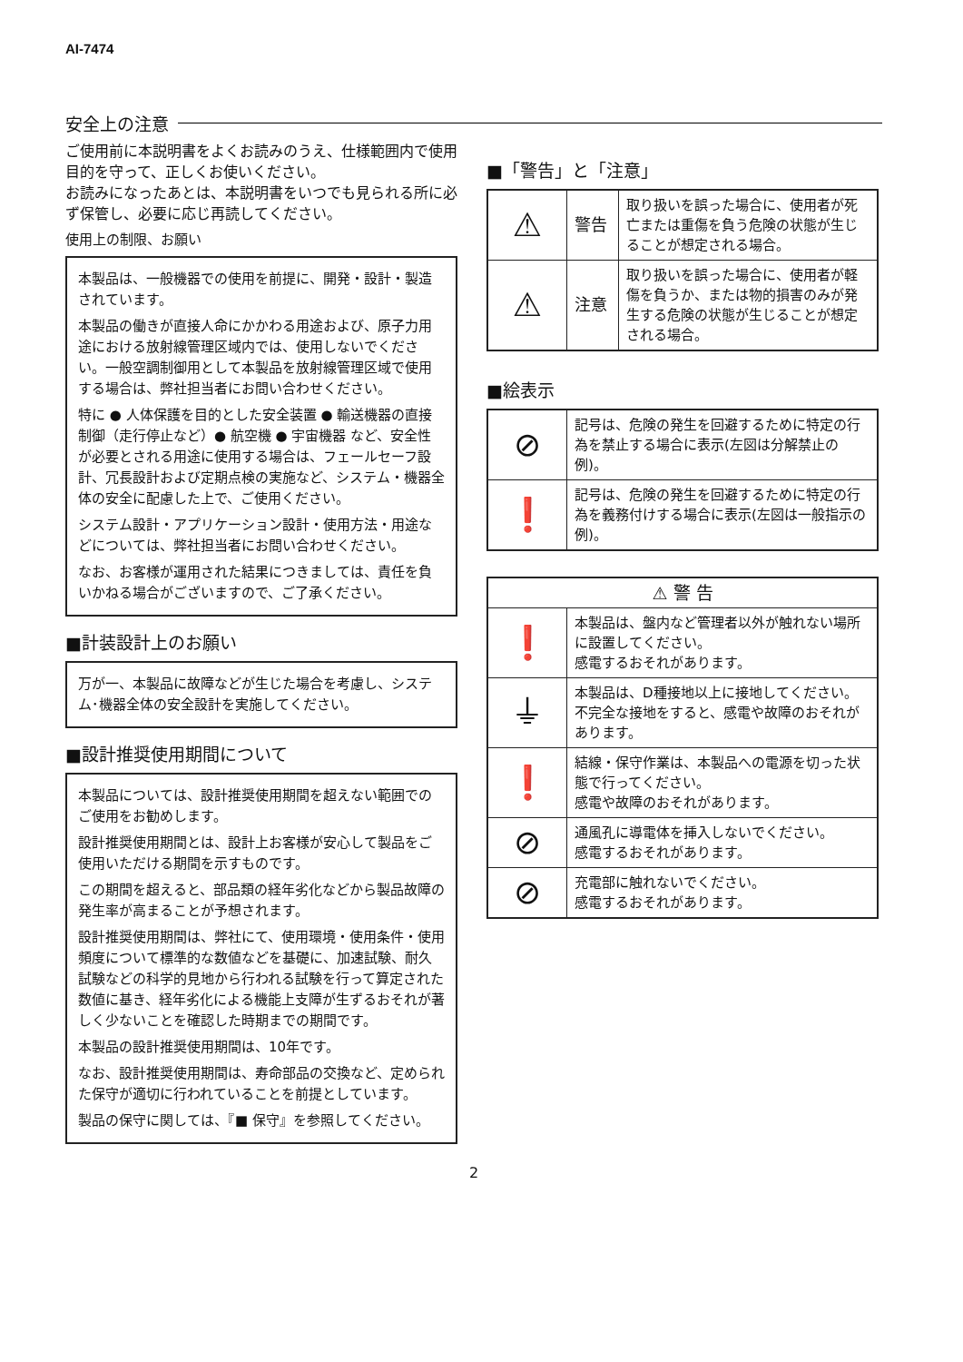AI-7474
安全上の注意
ご使用前に本説明書をよくお読みのうえ、仕様範囲内で使用目的を守って、正しくお使いください。
お読みになったあとは、本説明書をいつでも見られる所に必ず保管し、必要に応じ再読してください。
使用上の制限、お願い
本製品は、一般機器での使用を前提に、開発・設計・製造されています。
本製品の働きが直接人命にかかわる用途および、原子力用途における放射線管理区域内では、使用しないでください。一般空調制御用として本製品を放射線管理区域で使用する場合は、弊社担当者にお問い合わせください。
特に ● 人体保護を目的とした安全装置 ● 輸送機器の直接制御（走行停止など）● 航空機 ● 宇宙機器 など、安全性が必要とされる用途に使用する場合は、フェールセーフ設計、冗長設計および定期点検の実施など、システム・機器全体の安全に配慮した上で、ご使用ください。
システム設計・アプリケーション設計・使用方法・用途などについては、弊社担当者にお問い合わせください。
なお、お客様が運用された結果につきましては、責任を負いかねる場合がございますので、ご了承ください。
■計装設計上のお願い
万が一、本製品に故障などが生じた場合を考慮し、システム･機器全体の安全設計を実施してください。
■設計推奨使用期間について
本製品については、設計推奨使用期間を超えない範囲でのご使用をお勧めします。
設計推奨使用期間とは、設計上お客様が安心して製品をご使用いただける期間を示すものです。
この期間を超えると、部品類の経年劣化などから製品故障の発生率が高まることが予想されます。
設計推奨使用期間は、弊社にて、使用環境・使用条件・使用頻度について標準的な数値などを基礎に、加速試験、耐久試験などの科学的見地から行われる試験を行って算定された数値に基き、経年劣化による機能上支障が生ずるおそれが著しく少ないことを確認した時期までの期間です。
本製品の設計推奨使用期間は、10年です。
なお、設計推奨使用期間は、寿命部品の交換など、定められた保守が適切に行われていることを前提としています。
製品の保守に関しては、『■ 保守』を参照してください。
■「警告」と「注意」
| ⚠ | 警告 | 取り扱いを誤った場合に、使用者が死亡または重傷を負う危険の状態が生じることが想定される場合。 |
| ⚠ | 注意 | 取り扱いを誤った場合に、使用者が軽傷を負うか、または物的損害のみが発生する危険の状態が生じることが想定される場合。 |
■絵表示
| ⊘ | 記号は、危険の発生を回避するために特定の行為を禁止する場合に表示(左図は分解禁止の例)。 |
| ❗ | 記号は、危険の発生を回避するために特定の行為を義務付けする場合に表示(左図は一般指示の例)。 |
| ⚠ 警 告 | |
| --- | --- |
| ❗ | 本製品は、盤内など管理者以外が触れない場所に設置してください。 感電するおそれがあります。 |
| ⏚ | 本製品は、D種接地以上に接地してください。 不完全な接地をすると、感電や故障のおそれがあります。 |
| ❗ | 結線・保守作業は、本製品への電源を切った状態で行ってください。 感電や故障のおそれがあります。 |
| ⊘ | 通風孔に導電体を挿入しないでください。 感電するおそれがあります。 |
| ⊘ | 充電部に触れないでください。 感電するおそれがあります。 |
2